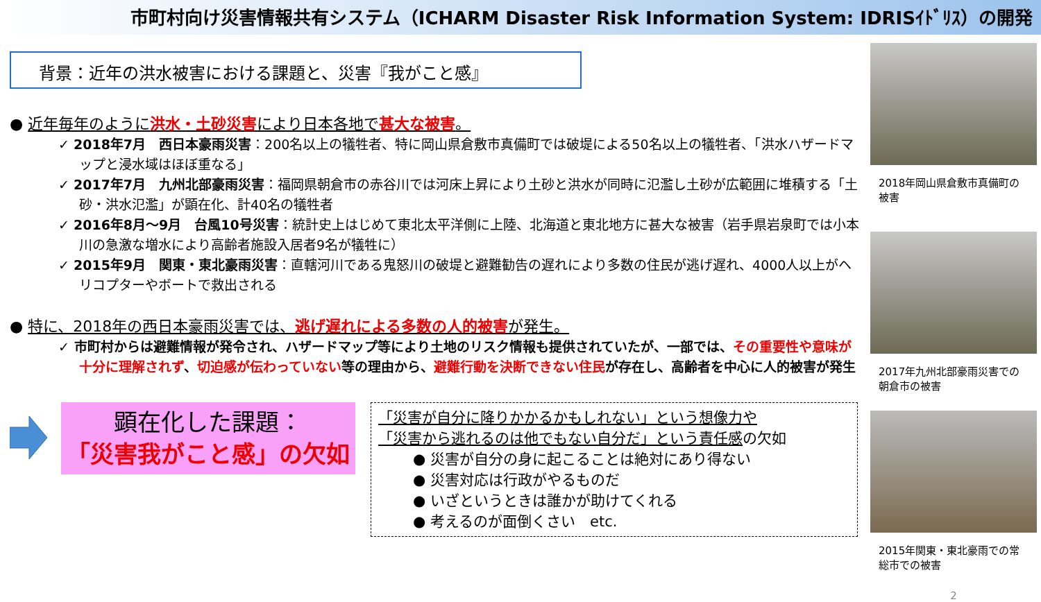市町村向け災害情報共有システム（ICHARM Disaster Risk Information System: IDRISｲﾄﾞﾘｽ）の開発
背景：近年の洪水被害における課題と、災害『我がこと感』
● 近年毎年のように洪水・土砂災害により日本各地で甚大な被害。
✓ 2018年7月　西日本豪雨災害：200名以上の犠牲者、特に岡山県倉敷市真備町では破堤による50名以上の犠牲者、「洪水ハザードマップと浸水域はほぼ重なる」
✓ 2017年7月　九州北部豪雨災害：福岡県朝倉市の赤谷川では河床上昇により土砂と洪水が同時に氾濫し土砂が広範囲に堆積する「土砂・洪水氾濫」が顕在化、計40名の犠牲者
✓ 2016年8月～9月　台風10号災害：統計史上はじめて東北太平洋側に上陸、北海道と東北地方に甚大な被害（岩手県岩泉町では小本川の急激な増水により高齢者施設入居者9名が犠牲に）
✓ 2015年9月　関東・東北豪雨災害：直轄河川である鬼怒川の破堤と避難勧告の遅れにより多数の住民が逃げ遅れ、4000人以上がヘリコプターやボートで救出される
● 特に、2018年の西日本豪雨災害では、逃げ遅れによる多数の人的被害が発生。
✓ 市町村からは避難情報が発令され、ハザードマップ等により土地のリスク情報も提供されていたが、一部では、その重要性や意味が十分に理解されず、切迫感が伝わっていない等の理由から、避難行動を決断できない住民が存在し、高齢者を中心に人的被害が発生
顕在化した課題：
「災害我がこと感」の欠如
「災害が自分に降りかかるかもしれない」という想像力や
「災害から逃れるのは他でもない自分だ」という責任感の欠如
● 災害が自分の身に起こることは絶対にあり得ない
● 災害対応は行政がやるものだ
● いざというときは誰かが助けてくれる
● 考えるのが面倒くさい　etc.
2018年岡山県倉敷市真備町の被害
2017年九州北部豪雨災害での朝倉市の被害
2015年関東・東北豪雨での常総市での被害
2